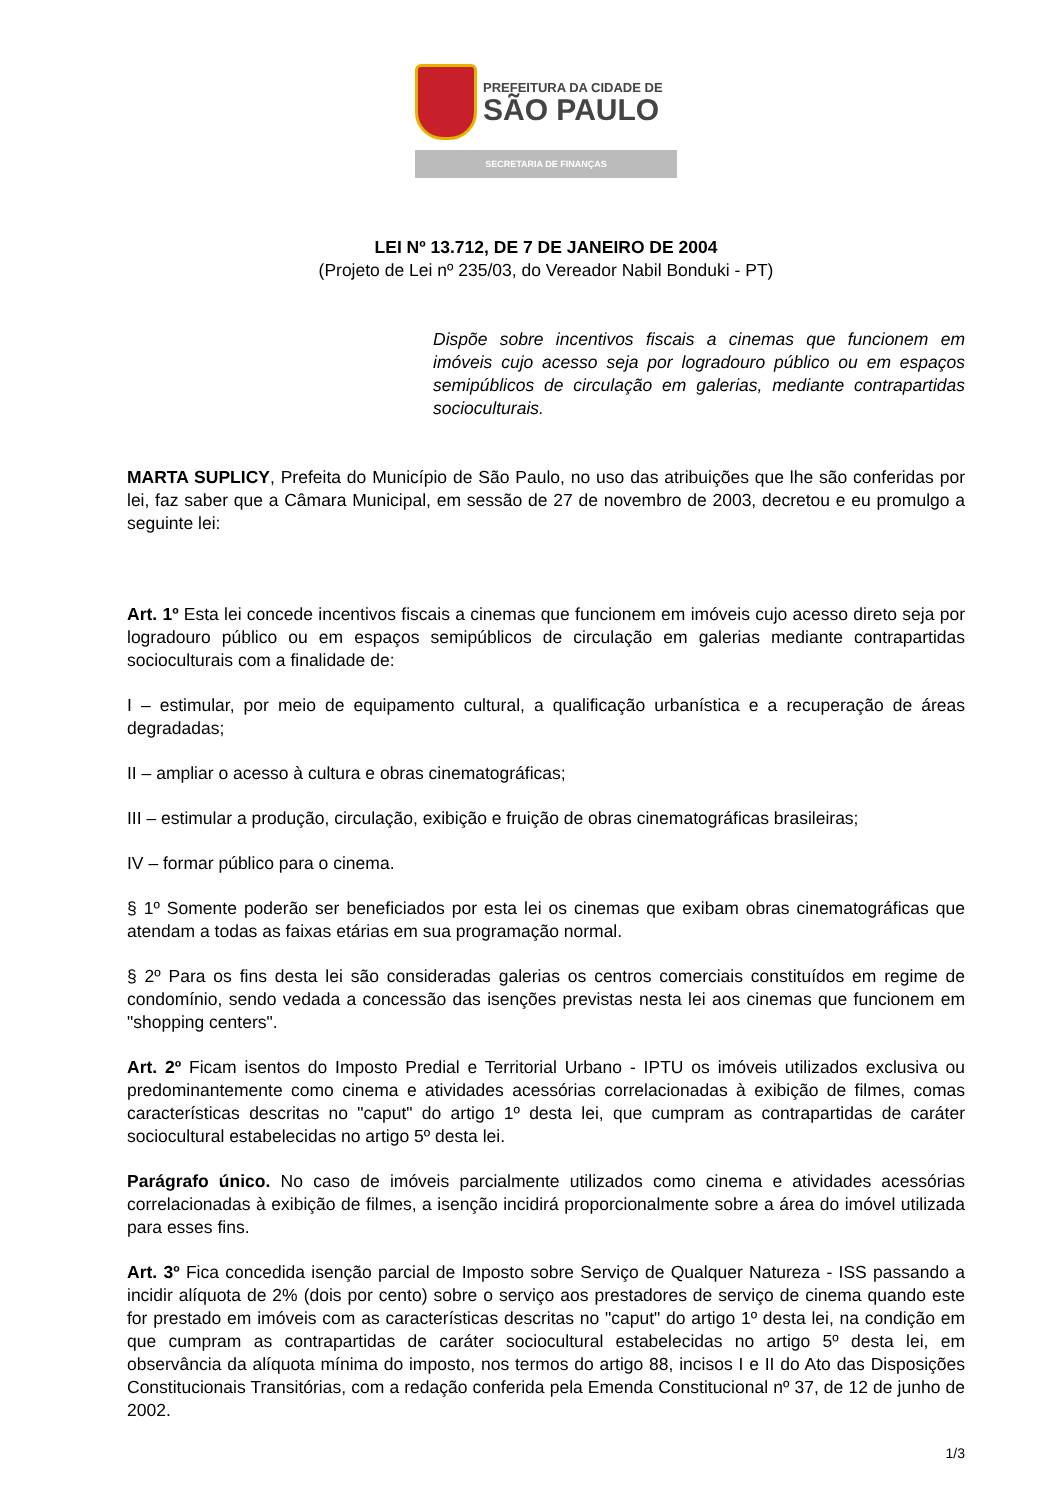PREFEITURA DA CIDADE DE
SÃO PAULO
SECRETARIA DE FINANÇAS
LEI Nº 13.712, DE 7 DE JANEIRO DE 2004
(Projeto de Lei nº 235/03, do Vereador Nabil Bonduki - PT)
Dispõe sobre incentivos fiscais a cinemas que funcionem em imóveis cujo acesso seja por logradouro público ou em espaços semipúblicos de circulação em galerias, mediante contrapartidas socioculturais.
MARTA SUPLICY, Prefeita do Município de São Paulo, no uso das atribuições que lhe são conferidas por lei, faz saber que a Câmara Municipal, em sessão de 27 de novembro de 2003, decretou e eu promulgo a seguinte lei:
Art. 1º Esta lei concede incentivos fiscais a cinemas que funcionem em imóveis cujo acesso direto seja por logradouro público ou em espaços semipúblicos de circulação em galerias mediante contrapartidas socioculturais com a finalidade de:
I – estimular, por meio de equipamento cultural, a qualificação urbanística e a recuperação de áreas degradadas;
II – ampliar o acesso à cultura e obras cinematográficas;
III – estimular a produção, circulação, exibição e fruição de obras cinematográficas brasileiras;
IV – formar público para o cinema.
§ 1º Somente poderão ser beneficiados por esta lei os cinemas que exibam obras cinematográficas que atendam a todas as faixas etárias em sua programação normal.
§ 2º Para os fins desta lei são consideradas galerias os centros comerciais constituídos em regime de condomínio, sendo vedada a concessão das isenções previstas nesta lei aos cinemas que funcionem em "shopping centers".
Art. 2º Ficam isentos do Imposto Predial e Territorial Urbano - IPTU os imóveis utilizados exclusiva ou predominantemente como cinema e atividades acessórias correlacionadas à exibição de filmes, comas características descritas no "caput" do artigo 1º desta lei, que cumpram as contrapartidas de caráter sociocultural estabelecidas no artigo 5º desta lei.
Parágrafo único. No caso de imóveis parcialmente utilizados como cinema e atividades acessórias correlacionadas à exibição de filmes, a isenção incidirá proporcionalmente sobre a área do imóvel utilizada para esses fins.
Art. 3º Fica concedida isenção parcial de Imposto sobre Serviço de Qualquer Natureza - ISS passando a incidir alíquota de 2% (dois por cento) sobre o serviço aos prestadores de serviço de cinema quando este for prestado em imóveis com as características descritas no "caput" do artigo 1º desta lei, na condição em que cumpram as contrapartidas de caráter sociocultural estabelecidas no artigo 5º desta lei, em observância da alíquota mínima do imposto, nos termos do artigo 88, incisos I e II do Ato das Disposições Constitucionais Transitórias, com a redação conferida pela Emenda Constitucional nº 37, de 12 de junho de 2002.
1/3